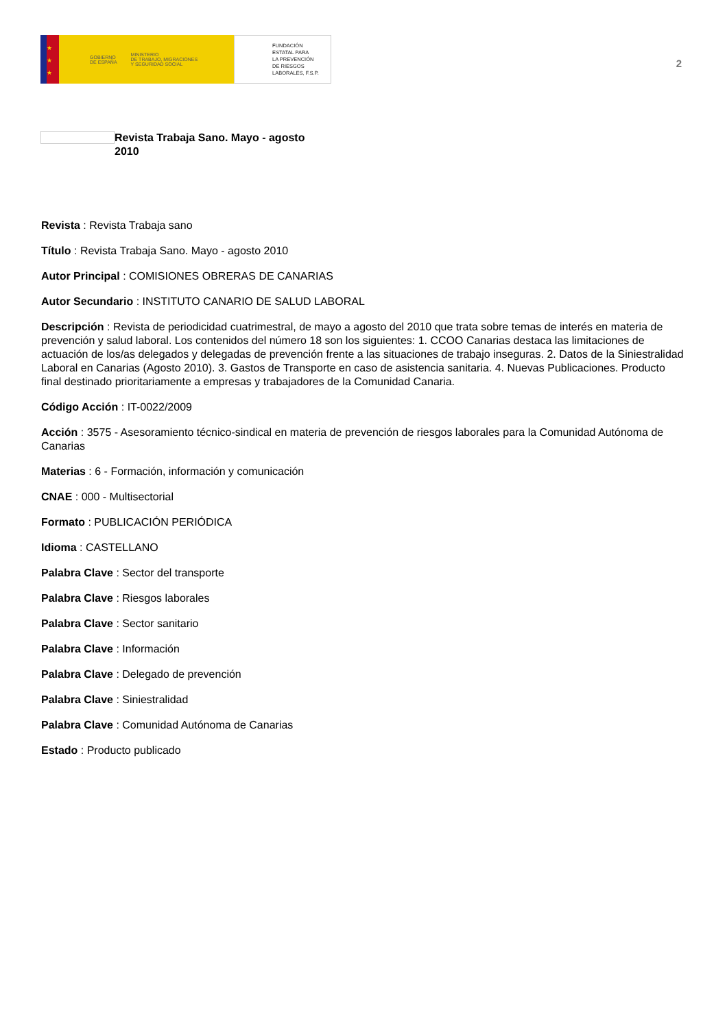★
★
★
GOBIERNO
DE ESPAÑA MINISTERIO
DE TRABAJO, MIGRACIONES
Y SEGURIDAD SOCIAL
FUNDACIÓN
ESTATAL PARA
LA PREVENCIÓN
DE RIESGOS
LABORALES, F.S.P.
2
Revista Trabaja Sano. Mayo - agosto 2010
Revista : Revista Trabaja sano
Título : Revista Trabaja Sano. Mayo - agosto 2010
Autor Principal : COMISIONES OBRERAS DE CANARIAS
Autor Secundario : INSTITUTO CANARIO DE SALUD LABORAL
Descripción : Revista de periodicidad cuatrimestral, de mayo a agosto del 2010 que trata sobre temas de interés en materia de prevención y salud laboral. Los contenidos del número 18 son los siguientes: 1. CCOO Canarias destaca las limitaciones de actuación de los/as delegados y delegadas de prevención frente a las situaciones de trabajo inseguras. 2. Datos de la Siniestralidad Laboral en Canarias (Agosto 2010). 3. Gastos de Transporte en caso de asistencia sanitaria. 4. Nuevas Publicaciones. Producto final destinado prioritariamente a empresas y trabajadores de la Comunidad Canaria.
Código Acción : IT-0022/2009
Acción : 3575 - Asesoramiento técnico-sindical en materia de prevención de riesgos laborales para la Comunidad Autónoma de Canarias
Materias : 6 - Formación, información y comunicación
CNAE : 000 - Multisectorial
Formato : PUBLICACIÓN PERIÓDICA
Idioma : CASTELLANO
Palabra Clave : Sector del transporte
Palabra Clave : Riesgos laborales
Palabra Clave : Sector sanitario
Palabra Clave : Información
Palabra Clave : Delegado de prevención
Palabra Clave : Siniestralidad
Palabra Clave : Comunidad Autónoma de Canarias
Estado : Producto publicado